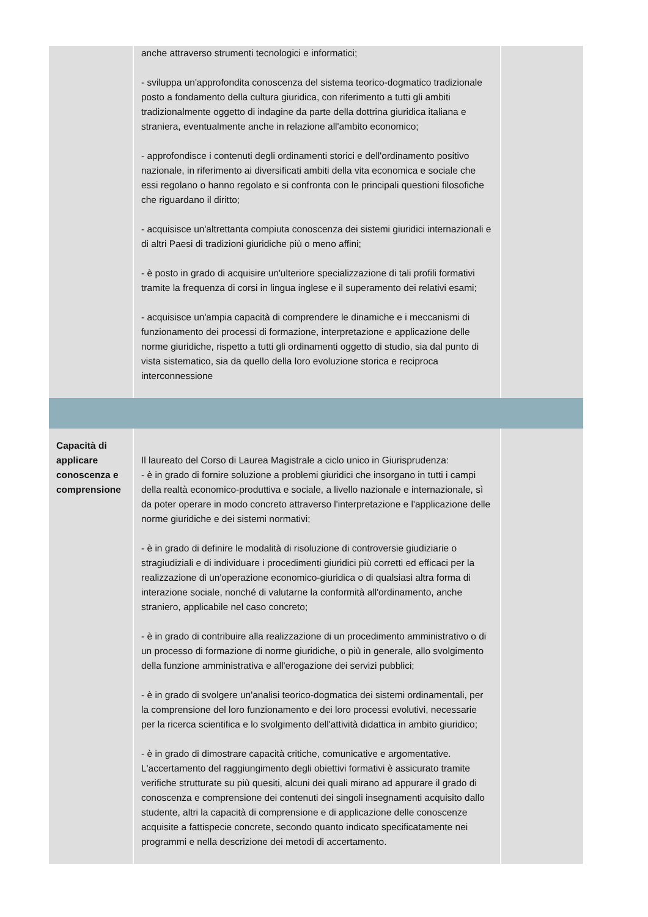| | anche attraverso strumenti tecnologici e informatici; - sviluppa un'approfondita conoscenza del sistema teorico-dogmatico tradizionale posto a fondamento della cultura giuridica, con riferimento a tutti gli ambiti tradizionalmente oggetto di indagine da parte della dottrina giuridica italiana e straniera, eventualmente anche in relazione all'ambito economico; - approfondisce i contenuti degli ordinamenti storici e dell'ordinamento positivo nazionale, in riferimento ai diversificati ambiti della vita economica e sociale che essi regolano o hanno regolato e si confronta con le principali questioni filosofiche che riguardano il diritto; - acquisisce un'altrettanta compiuta conoscenza dei sistemi giuridici internazionali e di altri Paesi di tradizioni giuridiche più o meno affini; - è posto in grado di acquisire un'ulteriore specializzazione di tali profili formativi tramite la frequenza di corsi in lingua inglese e il superamento dei relativi esami; - acquisisce un'ampia capacità di comprendere le dinamiche e i meccanismi di funzionamento dei processi di formazione, interpretazione e applicazione delle norme giuridiche, rispetto a tutti gli ordinamenti oggetto di studio, sia dal punto di vista sistematico, sia da quello della loro evoluzione storica e reciproca interconnessione | |
| Capacità di applicare conoscenza e comprensione | Il laureato del Corso di Laurea Magistrale a ciclo unico in Giurisprudenza: - è in grado di fornire soluzione a problemi giuridici che insorgano in tutti i campi della realtà economico-produttiva e sociale, a livello nazionale e internazionale, sì da poter operare in modo concreto attraverso l'interpretazione e l'applicazione delle norme giuridiche e dei sistemi normativi; - è in grado di definire le modalità di risoluzione di controversie giudiziarie o stragiudiziali e di individuare i procedimenti giuridici più corretti ed efficaci per la realizzazione di un'operazione economico-giuridica o di qualsiasi altra forma di interazione sociale, nonché di valutarne la conformità all'ordinamento, anche straniero, applicabile nel caso concreto; - è in grado di contribuire alla realizzazione di un procedimento amministrativo o di un processo di formazione di norme giuridiche, o più in generale, allo svolgimento della funzione amministrativa e all'erogazione dei servizi pubblici; - è in grado di svolgere un'analisi teorico-dogmatica dei sistemi ordinamentali, per la comprensione del loro funzionamento e dei loro processi evolutivi, necessarie per la ricerca scientifica e lo svolgimento dell'attività didattica in ambito giuridico; - è in grado di dimostrare capacità critiche, comunicative e argomentative. L'accertamento del raggiungimento degli obiettivi formativi è assicurato tramite verifiche strutturate su più quesiti, alcuni dei quali mirano ad appurare il grado di conoscenza e comprensione dei contenuti dei singoli insegnamenti acquisito dallo studente, altri la capacità di comprensione e di applicazione delle conoscenze acquisite a fattispecie concrete, secondo quanto indicato specificatamente nei programmi e nella descrizione dei metodi di accertamento. | |